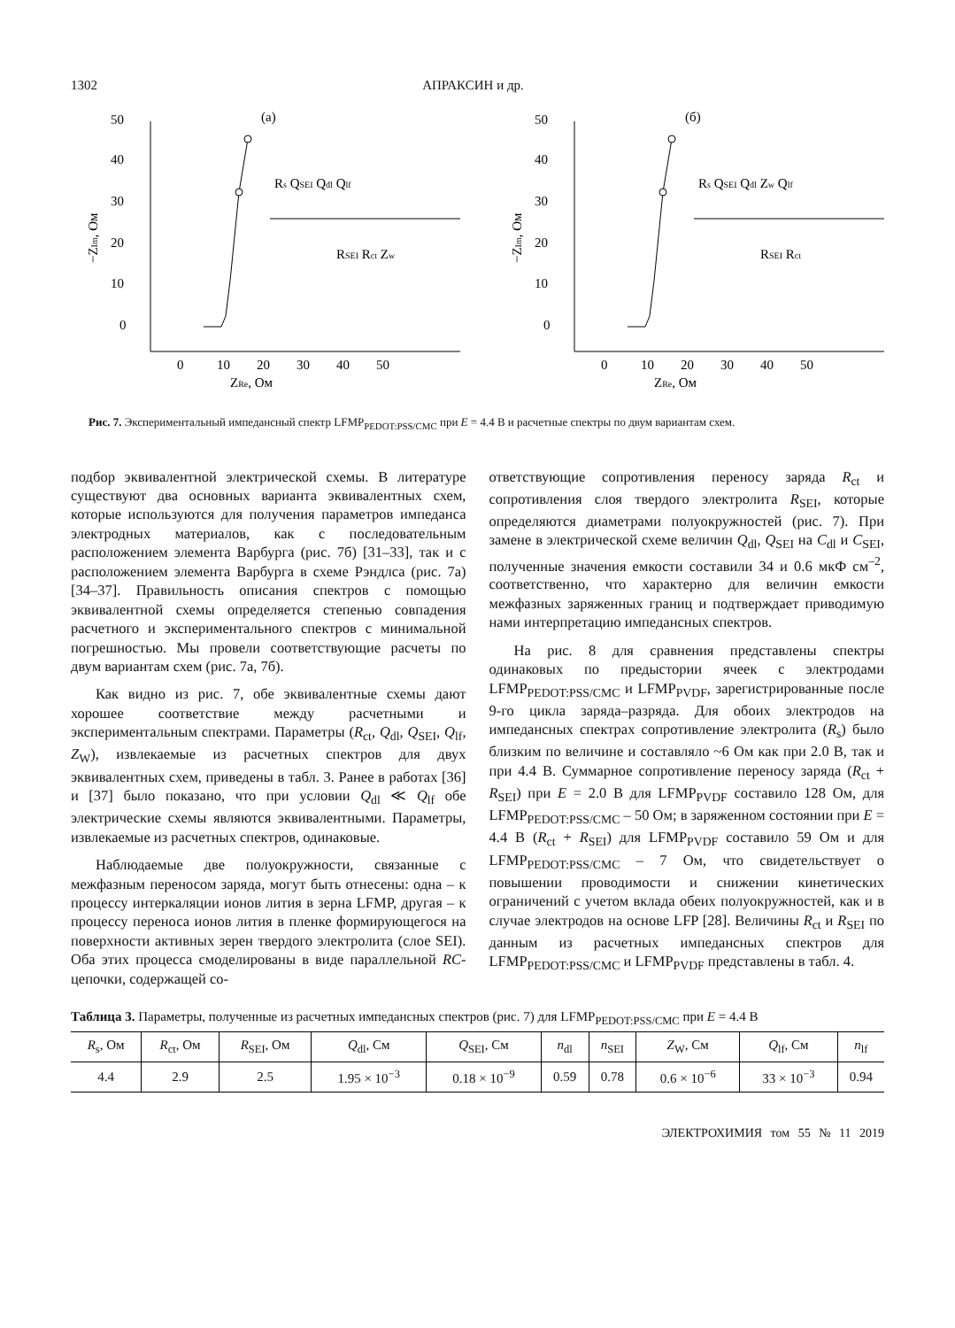1302 АПРАКСИН и др.
(а)
0
10
20
30
40
50
0
10
20
30
40
50
ZRe, Ом
−ZIm, Ом
Rs QSEI Qdl Qlf
RSEI Rct Zw
(б)
0
10
20
30
40
50
0
10
20
30
40
50
ZRe, Ом
−ZIm, Ом
Rs QSEI Qdl Zw Qlf
RSEI Rct
Рис. 7. Экспериментальный импедансный спектр LFMP<sub>PEDOT:PSS/CMC</sub> при E = 4.4 В и расчетные спектры по двум вариантам схем.
подбор эквивалентной электрической схемы. В литературе существуют два основных варианта эквивалентных схем, которые используются для получения параметров импеданса электродных материалов, как с последовательным расположением элемента Варбурга (рис. 7б) [31–33], так и с расположением элемента Варбурга в схеме Рэндлса (рис. 7а) [34–37]. Правильность описания спектров с помощью эквивалентной схемы определяется степенью совпадения расчетного и экспериментального спектров с минимальной погрешностью. Мы провели соответствующие расчеты по двум вариантам схем (рис. 7а, 7б).
Как видно из рис. 7, обе эквивалентные схемы дают хорошее соответствие между расчетными и экспериментальным спектрами. Параметры (R<sub>ct</sub>, Q<sub>dl</sub>, Q<sub>SEI</sub>, Q<sub>lf</sub>, Z<sub>W</sub>), извлекаемые из расчетных спектров для двух эквивалентных схем, приведены в табл. 3. Ранее в работах [36] и [37] было показано, что при условии Q<sub>dl</sub> ≪ Q<sub>lf</sub> обе электрические схемы являются эквивалентными. Параметры, извлекаемые из расчетных спектров, одинаковые.
Наблюдаемые две полуокружности, связанные с межфазным переносом заряда, могут быть отнесены: одна – к процессу интеркаляции ионов лития в зерна LFMP, другая – к процессу переноса ионов лития в пленке формирующегося на поверхности активных зерен твердого электролита (слое SEI). Оба этих процесса смоделированы в виде параллельной RC-цепочки, содержащей со-
ответствующие сопротивления переносу заряда R<sub>ct</sub> и сопротивления слоя твердого электролита R<sub>SEI</sub>, которые определяются диаметрами полуокружностей (рис. 7). При замене в электрической схеме величин Q<sub>dl</sub>, Q<sub>SEI</sub> на C<sub>dl</sub> и C<sub>SEI</sub>, полученные значения емкости составили 34 и 0.6 мкФ см<sup>–2</sup>, соответственно, что характерно для величин емкости межфазных заряженных границ и подтверждает приводимую нами интерпретацию импедансных спектров.
На рис. 8 для сравнения представлены спектры одинаковых по предыстории ячеек с электродами LFMP<sub>PEDOT:PSS/CMC</sub> и LFMP<sub>PVDF</sub>, зарегистрированные после 9-го цикла заряда–разряда. Для обоих электродов на импедансных спектрах сопротивление электролита (R<sub>s</sub>) было близким по величине и составляло ~6 Ом как при 2.0 В, так и при 4.4 В. Суммарное сопротивление переносу заряда (R<sub>ct</sub> + R<sub>SEI</sub>) при E = 2.0 В для LFMP<sub>PVDF</sub> составило 128 Ом, для LFMP<sub>PEDOT:PSS/CMC</sub> – 50 Ом; в заряженном состоянии при E = 4.4 В (R<sub>ct</sub> + R<sub>SEI</sub>) для LFMP<sub>PVDF</sub> составило 59 Ом и для LFMP<sub>PEDOT:PSS/CMC</sub> – 7 Ом, что свидетельствует о повышении проводимости и снижении кинетических ограничений с учетом вклада обеих полуокружностей, как и в случае электродов на основе LFP [28]. Величины R<sub>ct</sub> и R<sub>SEI</sub> по данным из расчетных импедансных спектров для LFMP<sub>PEDOT:PSS/CMC</sub> и LFMP<sub>PVDF</sub> представлены в табл. 4.
Таблица 3. Параметры, полученные из расчетных импедансных спектров (рис. 7) для LFMP<sub>PEDOT:PSS/CMC</sub> при E = 4.4 В
| R<sub>s</sub>, Ом | R<sub>ct</sub>, Ом | R<sub>SEI</sub>, Ом | Q<sub>dl</sub>, См | Q<sub>SEI</sub>, См | n<sub>dl</sub> | n<sub>SEI</sub> | Z<sub>W</sub>, См | Q<sub>lf</sub>, См | n<sub>lf</sub> |
| --- | --- | --- | --- | --- | --- | --- | --- | --- | --- |
| 4.4 | 2.9 | 2.5 | 1.95 × 10<sup>−3</sup> | 0.18 × 10<sup>−9</sup> | 0.59 | 0.78 | 0.6 × 10<sup>−6</sup> | 33 × 10<sup>−3</sup> | 0.94 |
ЭЛЕКТРОХИМИЯ том 55 № 11 2019